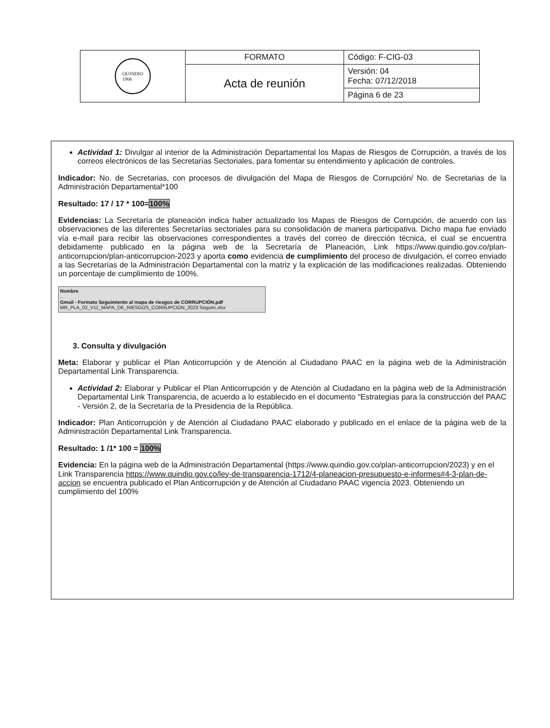| QUINDIO 1966 | FORMATO | Código: F-CIG-03 |
| | Acta de reunión | Versión: 04 Fecha: 07/12/2018 |
| | | Página 6 de 23 |
Actividad 1: Divulgar al interior de la Administración Departamental los Mapas de Riesgos de Corrupción, a través de los correos electrónicos de las Secretarías Sectoriales, para fomentar su entendimiento y aplicación de controles.
Indicador: No. de Secretarias, con procesos de divulgación del Mapa de Riesgos de Corrupción/ No. de Secretarias de la Administración Departamental*100
Resultado: 17 / 17 * 100=100%
Evidencias: La Secretaría de planeación indica haber actualizado los Mapas de Riesgos de Corrupción, de acuerdo con las observaciones de las diferentes Secretarías sectoriales para su consolidación de manera participativa. Dicho mapa fue enviado vía e-mail para recibir las observaciones correspondientes a través del correo de dirección técnica, el cual se encuentra debidamente publicado en la página web de la Secretaría de Planeación, Link https://www.quindio.gov.co/plan-anticorrupcion/plan-anticorrupcion-2023 y aporta como evidencia de cumplimiento del proceso de divulgación, el correo enviado a las Secretarías de la Administración Departamental con la matriz y la explicación de las modificaciones realizadas. Obteniendo un porcentaje de cumplimiento de 100%.
Nombre
..
Gmail - Formato Seguimiento al mapa de riesgos de CORRUPCIÓN.pdf
MR_PLA_02_V11_MAPA_DE_RIESGOS_CORRUPCION_2023 Seguim.xlsx
3. Consulta y divulgación
Meta: Elaborar y publicar el Plan Anticorrupción y de Atención al Ciudadano PAAC en la página web de la Administración Departamental Link Transparencia.
Actividad 2: Elaborar y Publicar el Plan Anticorrupción y de Atención al Ciudadano en la página web de la Administración Departamental Link Transparencia, de acuerdo a lo establecido en el documento "Estrategias para la construcción del PAAC - Versión 2, de la Secretaría de la Presidencia de la República.
Indicador: Plan Anticorrupción y de Atención al Ciudadano PAAC elaborado y publicado en el enlace de la página web de la Administración Departamental Link Transparencia.
Resultado: 1 /1* 100 = 100%
Evidencia: En la página web de la Administración Departamental (https://www.quindio.gov.co/plan-anticorrupcion/2023) y en el Link Transparencia https://www.quindio.gov.co/ley-de-transparencia-1712/4-planeacion-presupuesto-e-informes#4-3-plan-de-accion se encuentra publicado el Plan Anticorrupción y de Atención al Ciudadano PAAC vigencia 2023. Obteniendo un cumplimiento del 100%